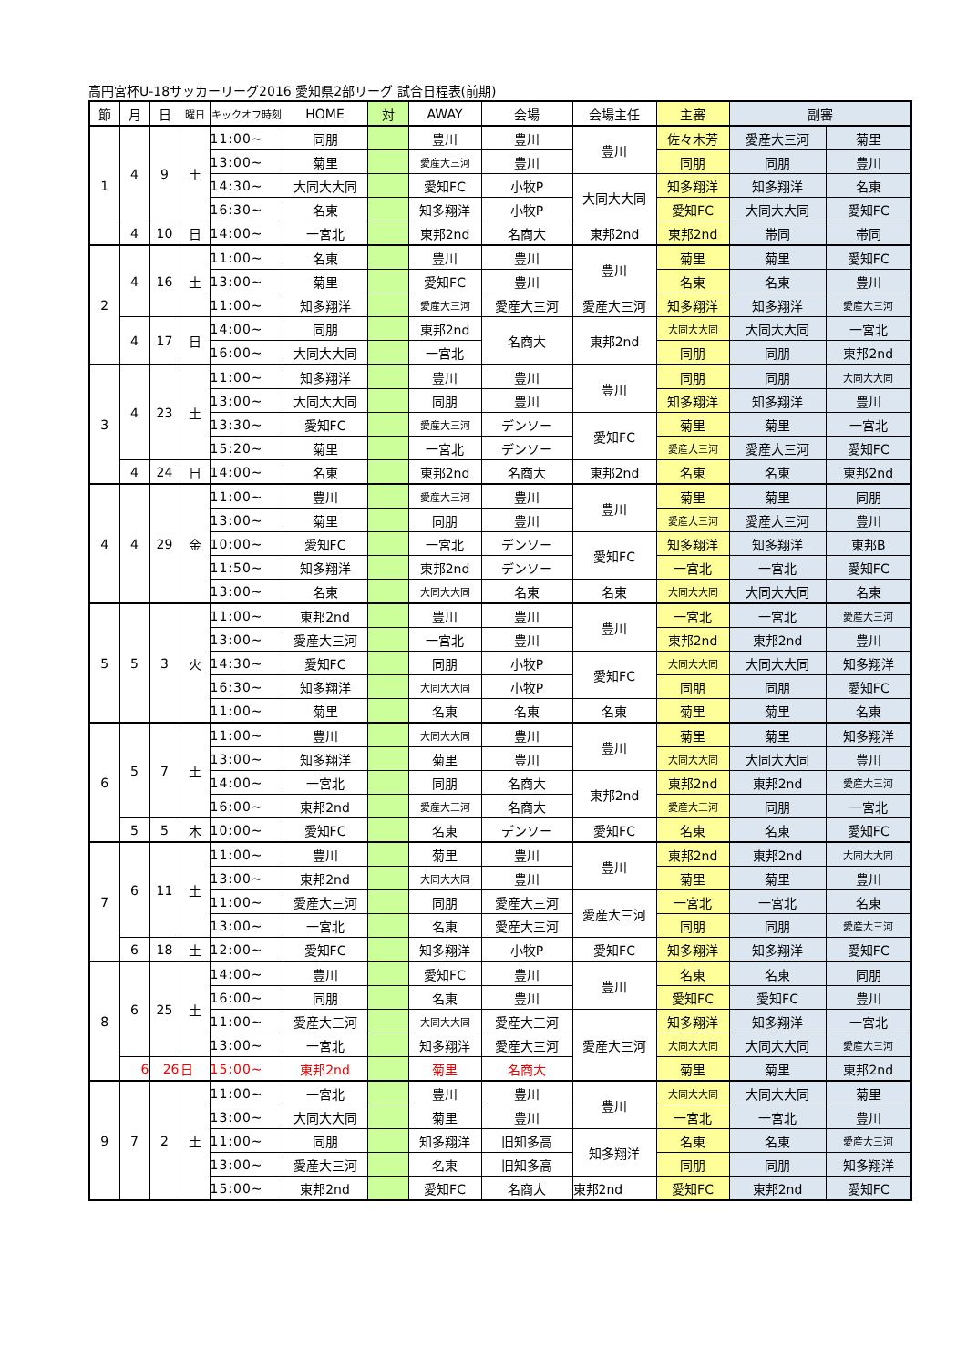高円宮杯U-18サッカーリーグ2016 愛知県2部リーグ 試合日程表(前期)
| 節 | 月 | 日 | 曜日 | キックオフ時刻 | HOME | 対 | AWAY | 会場 | 会場主任 | 主審 | 副審 | |
| --- | --- | --- | --- | --- | --- | --- | --- | --- | --- | --- | --- | --- |
| 1 | 4 | 9 | 土 | 11:00~ | 同朋 | | 豊川 | 豊川 | 豊川 | 佐々木芳 | 愛産大三河 | 菊里 |
| | | | | 13:00~ | 菊里 | | 愛産大三河 | 豊川 | | 同朋 | 同朋 | 豊川 |
| | | | | 14:30~ | 大同大大同 | | 愛知FC | 小牧P | 大同大大同 | 知多翔洋 | 知多翔洋 | 名東 |
| | | | | 16:30~ | 名東 | | 知多翔洋 | 小牧P | | 愛知FC | 大同大大同 | 愛知FC |
| | 4 | 10 | 日 | 14:00~ | 一宮北 | | 東邦2nd | 名商大 | 東邦2nd | 東邦2nd | 帯同 | 帯同 |
| 2 | 4 | 16 | 土 | 11:00~ | 名東 | | 豊川 | 豊川 | 豊川 | 菊里 | 菊里 | 愛知FC |
| | | | | 13:00~ | 菊里 | | 愛知FC | 豊川 | | 名東 | 名東 | 豊川 |
| | | | | 11:00~ | 知多翔洋 | | 愛産大三河 | 愛産大三河 | 愛産大三河 | 知多翔洋 | 知多翔洋 | 愛産大三河 |
| | 4 | 17 | 日 | 14:00~ | 同朋 | | 東邦2nd | 名商大 | 東邦2nd | 大同大大同 | 大同大大同 | 一宮北 |
| | | | | 16:00~ | 大同大大同 | | 一宮北 | | | 同朋 | 同朋 | 東邦2nd |
| 3 | 4 | 23 | 土 | 11:00~ | 知多翔洋 | | 豊川 | 豊川 | 豊川 | 同朋 | 同朋 | 大同大大同 |
| | | | | 13:00~ | 大同大大同 | | 同朋 | 豊川 | | 知多翔洋 | 知多翔洋 | 豊川 |
| | | | | 13:30~ | 愛知FC | | 愛産大三河 | デンソー | 愛知FC | 菊里 | 菊里 | 一宮北 |
| | | | | 15:20~ | 菊里 | | 一宮北 | デンソー | | 愛産大三河 | 愛産大三河 | 愛知FC |
| | 4 | 24 | 日 | 14:00~ | 名東 | | 東邦2nd | 名商大 | 東邦2nd | 名東 | 名東 | 東邦2nd |
| 4 | 4 | 29 | 金 | 11:00~ | 豊川 | | 愛産大三河 | 豊川 | 豊川 | 菊里 | 菊里 | 同朋 |
| | | | | 13:00~ | 菊里 | | 同朋 | 豊川 | | 愛産大三河 | 愛産大三河 | 豊川 |
| | | | | 10:00~ | 愛知FC | | 一宮北 | デンソー | 愛知FC | 知多翔洋 | 知多翔洋 | 東邦B |
| | | | | 11:50~ | 知多翔洋 | | 東邦2nd | デンソー | | 一宮北 | 一宮北 | 愛知FC |
| | | | | 13:00~ | 名東 | | 大同大大同 | 名東 | 名東 | 大同大大同 | 大同大大同 | 名東 |
| 5 | 5 | 3 | 火 | 11:00~ | 東邦2nd | | 豊川 | 豊川 | 豊川 | 一宮北 | 一宮北 | 愛産大三河 |
| | | | | 13:00~ | 愛産大三河 | | 一宮北 | 豊川 | | 東邦2nd | 東邦2nd | 豊川 |
| | | | | 14:30~ | 愛知FC | | 同朋 | 小牧P | 愛知FC | 大同大大同 | 大同大大同 | 知多翔洋 |
| | | | | 16:30~ | 知多翔洋 | | 大同大大同 | 小牧P | | 同朋 | 同朋 | 愛知FC |
| | | | | 11:00~ | 菊里 | | 名東 | 名東 | 名東 | 菊里 | 菊里 | 名東 |
| 6 | 5 | 7 | 土 | 11:00~ | 豊川 | | 大同大大同 | 豊川 | 豊川 | 菊里 | 菊里 | 知多翔洋 |
| | | | | 13:00~ | 知多翔洋 | | 菊里 | 豊川 | | 大同大大同 | 大同大大同 | 豊川 |
| | | | | 14:00~ | 一宮北 | | 同朋 | 名商大 | 東邦2nd | 東邦2nd | 東邦2nd | 愛産大三河 |
| | | | | 16:00~ | 東邦2nd | | 愛産大三河 | 名商大 | | 愛産大三河 | 同朋 | 一宮北 |
| | 5 | 5 | 木 | 10:00~ | 愛知FC | | 名東 | デンソー | 愛知FC | 名東 | 名東 | 愛知FC |
| 7 | 6 | 11 | 土 | 11:00~ | 豊川 | | 菊里 | 豊川 | 豊川 | 東邦2nd | 東邦2nd | 大同大大同 |
| | | | | 13:00~ | 東邦2nd | | 大同大大同 | 豊川 | | 菊里 | 菊里 | 豊川 |
| | | | | 11:00~ | 愛産大三河 | | 同朋 | 愛産大三河 | 愛産大三河 | 一宮北 | 一宮北 | 名東 |
| | | | | 13:00~ | 一宮北 | | 名東 | 愛産大三河 | | 同朋 | 同朋 | 愛産大三河 |
| | 6 | 18 | 土 | 12:00~ | 愛知FC | | 知多翔洋 | 小牧P | 愛知FC | 知多翔洋 | 知多翔洋 | 愛知FC |
| 8 | 6 | 25 | 土 | 14:00~ | 豊川 | | 愛知FC | 豊川 | 豊川 | 名東 | 名東 | 同朋 |
| | | | | 16:00~ | 同朋 | | 名東 | 豊川 | | 愛知FC | 愛知FC | 豊川 |
| | | | | 11:00~ | 愛産大三河 | | 大同大大同 | 愛産大三河 | 愛産大三河 | 知多翔洋 | 知多翔洋 | 一宮北 |
| | | | | 13:00~ | 一宮北 | | 知多翔洋 | 愛産大三河 | | 大同大大同 | 大同大大同 | 愛産大三河 |
| | 6 | 26 | 日 | 15:00~ | 東邦2nd | | 菊里 | 名商大 | | 菊里 | 菊里 | 東邦2nd |
| 9 | 7 | 2 | 土 | 11:00~ | 一宮北 | | 豊川 | 豊川 | 豊川 | 大同大大同 | 大同大大同 | 菊里 |
| | | | | 13:00~ | 大同大大同 | | 菊里 | 豊川 | | 一宮北 | 一宮北 | 豊川 |
| | | | | 11:00~ | 同朋 | | 知多翔洋 | 旧知多高 | 知多翔洋 | 名東 | 名東 | 愛産大三河 |
| | | | | 13:00~ | 愛産大三河 | | 名東 | 旧知多高 | | 同朋 | 同朋 | 知多翔洋 |
| | | | | 15:00~ | 東邦2nd | | 愛知FC | 名商大 | 東邦2nd | 愛知FC | 東邦2nd | 愛知FC |